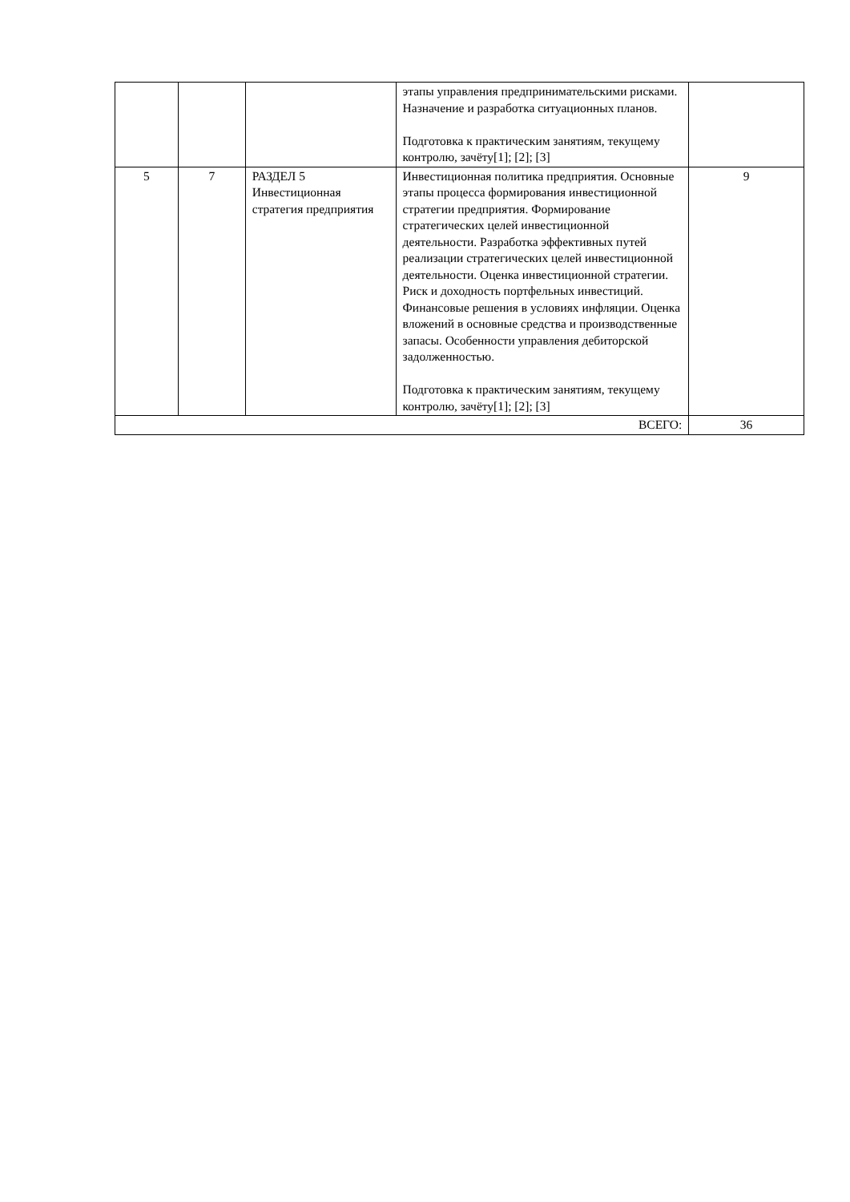| | | | этапы управления предпринимательскими рисками. Назначение и разработка ситуационных планов. Подготовка к практическим занятиям, текущему контролю, зачёту[1]; [2]; [3] | |
| 5 | 7 | РАЗДЕЛ 5 Инвестиционная стратегия предприятия | Инвестиционная политика предприятия. Основные этапы процесса формирования инвестиционной стратегии предприятия. Формирование стратегических целей инвестиционной деятельности. Разработка эффективных путей реализации стратегических целей инвестиционной деятельности. Оценка инвестиционной стратегии. Риск и доходность портфельных инвестиций. Финансовые решения в условиях инфляции. Оценка вложений в основные средства и производственные запасы. Особенности управления дебиторской задолженностью. Подготовка к практическим занятиям, текущему контролю, зачёту[1]; [2]; [3] | 9 |
| ВСЕГО: | | | | 36 |